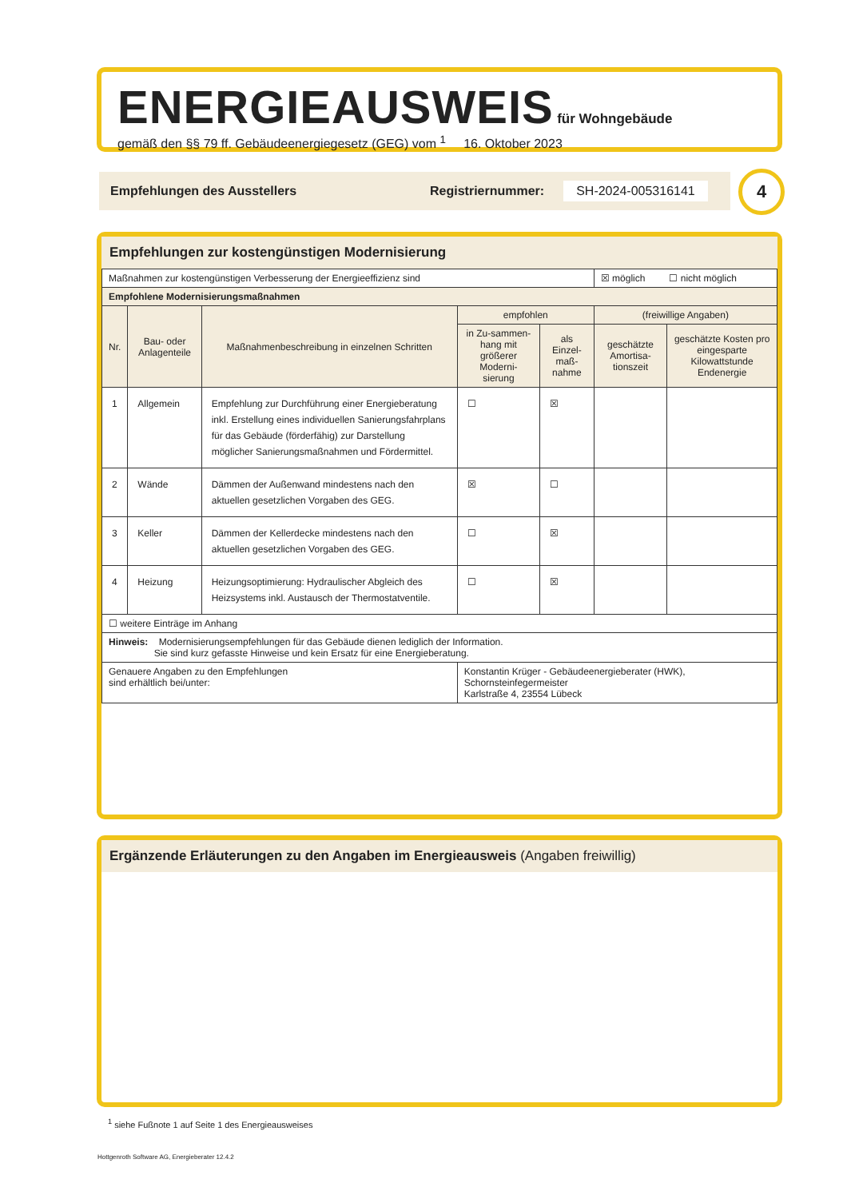ENERGIEAUSWEIS für Wohngebäude
gemäß den §§ 79 ff. Gebäudeenergiegesetz (GEG) vom <sup>1</sup> 16. Oktober 2023
Empfehlungen des Ausstellers Registriernummer: SH-2024-005316141 4
Empfehlungen zur kostengünstigen Modernisierung
| Maßnahmen zur kostengünstigen Verbesserung der Energieeffizienz sind | | | | | ☒ möglich ☐ nicht möglich | |
| Empfohlene Modernisierungsmaßnahmen | | | | | | |
| Nr. | Bau- oder Anlagenteile | Maßnahmenbeschreibung in einzelnen Schritten | empfohlen | | (freiwillige Angaben) | |
| | | | in Zu-sammen-hang mit größerer Moderni-sierung | als Einzel-maß-nahme | geschätzte Amortisa-tionszeit | geschätzte Kosten pro eingesparte Kilowattstunde Endenergie |
| 1 | Allgemein | Empfehlung zur Durchführung einer Energieberatung inkl. Erstellung eines individuellen Sanierungsfahrplans für das Gebäude (förderfähig) zur Darstellung möglicher Sanierungsmaßnahmen und Fördermittel. | ☐ | ☒ | | |
| 2 | Wände | Dämmen der Außenwand mindestens nach den aktuellen gesetzlichen Vorgaben des GEG. | ☒ | ☐ | | |
| 3 | Keller | Dämmen der Kellerdecke mindestens nach den aktuellen gesetzlichen Vorgaben des GEG. | ☐ | ☒ | | |
| 4 | Heizung | Heizungsoptimierung: Hydraulischer Abgleich des Heizsystems inkl. Austausch der Thermostatventile. | ☐ | ☒ | | |
| ☐ weitere Einträge im Anhang | | | | | | |
| Hinweis: Modernisierungsempfehlungen für das Gebäude dienen lediglich der Information. Sie sind kurz gefasste Hinweise und kein Ersatz für eine Energieberatung. | | | | | | |
| Genauere Angaben zu den Empfehlungen sind erhältlich bei/unter: | | | Konstantin Krüger - Gebäudeenergieberater (HWK), Schornsteinfegermeister Karlstraße 4, 23554 Lübeck | | | |
Ergänzende Erläuterungen zu den Angaben im Energieausweis (Angaben freiwillig)
<sup>1</sup> siehe Fußnote 1 auf Seite 1 des Energieausweises
Hottgenroth Software AG, Energieberater 12.4.2